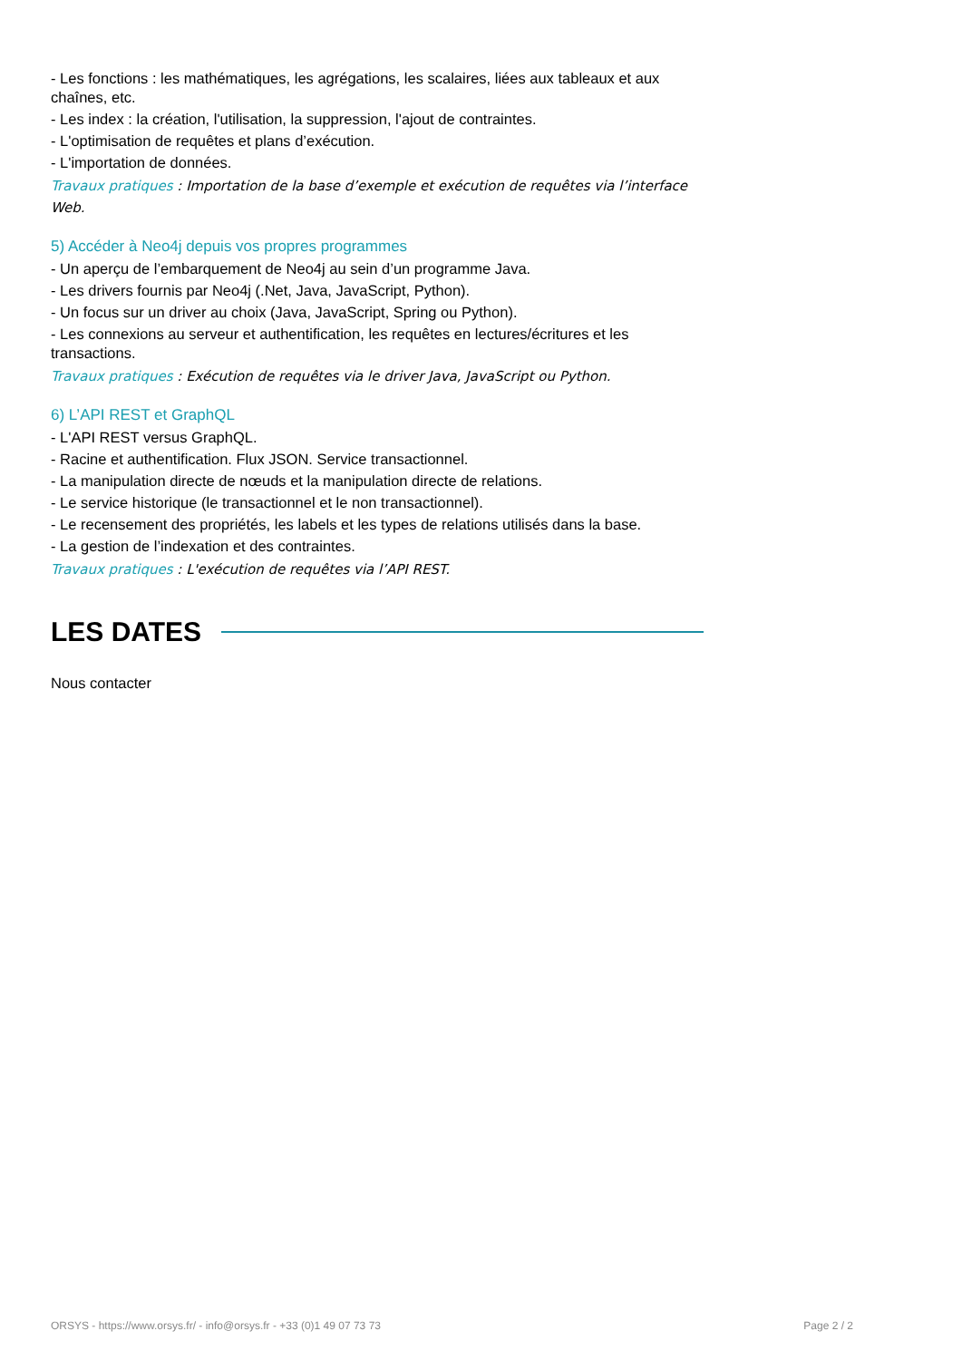- Les fonctions : les mathématiques, les agrégations, les scalaires, liées aux tableaux et aux chaînes, etc.
- Les index : la création, l'utilisation, la suppression, l'ajout de contraintes.
- L'optimisation de requêtes et plans d’exécution.
- L'importation de données.
Travaux pratiques : Importation de la base d’exemple et exécution de requêtes via l’interface Web.
5) Accéder à Neo4j depuis vos propres programmes
- Un aperçu de l’embarquement de Neo4j au sein d’un programme Java.
- Les drivers fournis par Neo4j (.Net, Java, JavaScript, Python).
- Un focus sur un driver au choix (Java, JavaScript, Spring ou Python).
- Les connexions au serveur et authentification, les requêtes en lectures/écritures et les transactions.
Travaux pratiques : Exécution de requêtes via le driver Java, JavaScript ou Python.
6) L’API REST et GraphQL
- L'API REST versus GraphQL.
- Racine et authentification. Flux JSON. Service transactionnel.
- La manipulation directe de nœuds et la manipulation directe de relations.
- Le service historique (le transactionnel et le non transactionnel).
- Le recensement des propriétés, les labels et les types de relations utilisés dans la base.
- La gestion de l’indexation et des contraintes.
Travaux pratiques : L'exécution de requêtes via l’API REST.
LES DATES
Nous contacter
ORSYS - https://www.orsys.fr/ - info@orsys.fr - +33 (0)1 49 07 73 73 Page 2 / 2